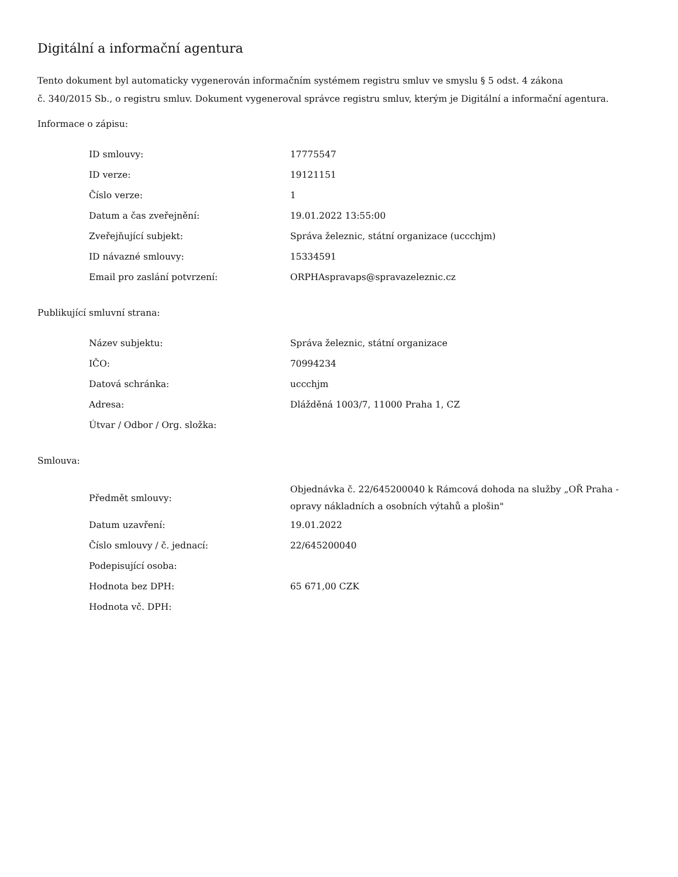Digitální a informační agentura
Tento dokument byl automaticky vygenerován informačním systémem registru smluv ve smyslu § 5 odst. 4 zákona
č. 340/2015 Sb., o registru smluv. Dokument vygeneroval správce registru smluv, kterým je Digitální a informační agentura.
Informace o zápisu:
| ID smlouvy: | 17775547 |
| ID verze: | 19121151 |
| Číslo verze: | 1 |
| Datum a čas zveřejnění: | 19.01.2022 13:55:00 |
| Zveřejňující subjekt: | Správa železnic, státní organizace (uccchjm) |
| ID návazné smlouvy: | 15334591 |
| Email pro zaslání potvrzení: | ORPHAspravaps@spravazeleznic.cz |
Publikující smluvní strana:
| Název subjektu: | Správa železnic, státní organizace |
| IČO: | 70994234 |
| Datová schránka: | uccchjm |
| Adresa: | Dlážděná 1003/7, 11000 Praha 1, CZ |
| Útvar / Odbor / Org. složka: | |
Smlouva:
| Předmět smlouvy: | Objednávka č. 22/645200040 k Rámcová dohoda na služby „OŘ Praha - opravy nákladních a osobních výtahů a plošin" |
| Datum uzavření: | 19.01.2022 |
| Číslo smlouvy / č. jednací: | 22/645200040 |
| Podepisující osoba: | |
| Hodnota bez DPH: | 65 671,00 CZK |
| Hodnota vč. DPH: | |